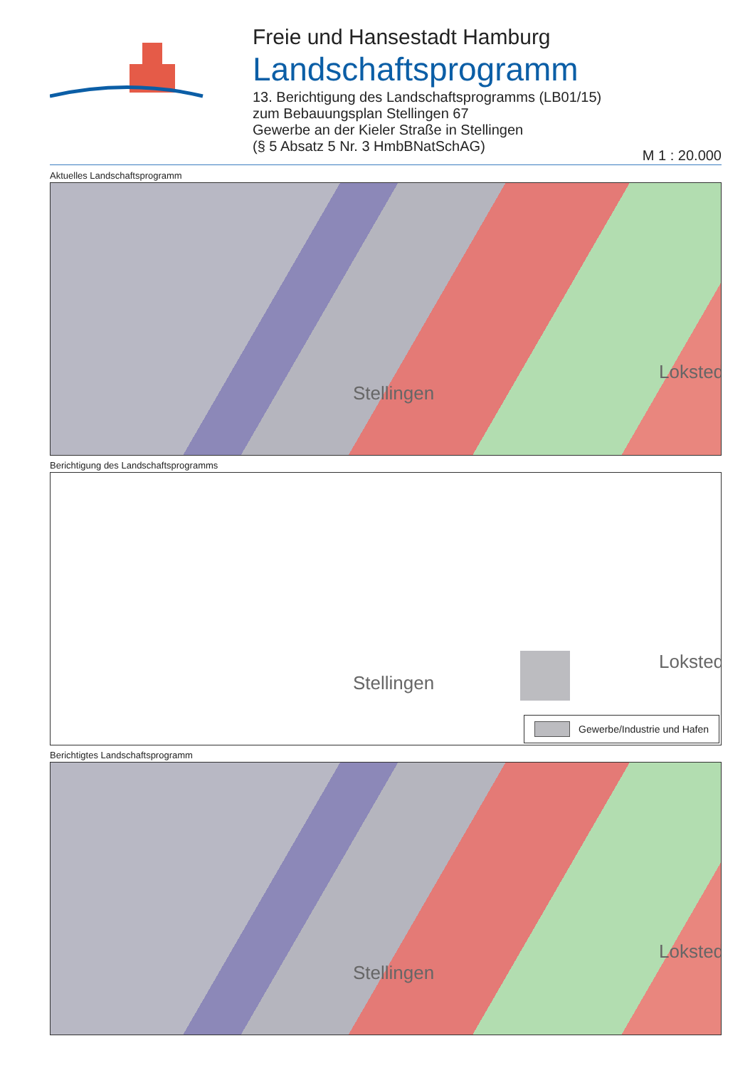Freie und Hansestadt Hamburg
Landschaftsprogramm
13. Berichtigung des Landschaftsprogramms (LB01/15)
zum Bebauungsplan Stellingen 67
Gewerbe an der Kieler Straße in Stellingen
(§ 5 Absatz 5 Nr. 3 HmbBNatSchAG)
M 1 : 20.000
Aktuelles Landschaftsprogramm
Stellingen
Lokstedt
Berichtigung des Landschaftsprogramms
Stellingen
Lokstedt
Gewerbe/Industrie und Hafen
Berichtigtes Landschaftsprogramm
Stellingen
Lokstedt